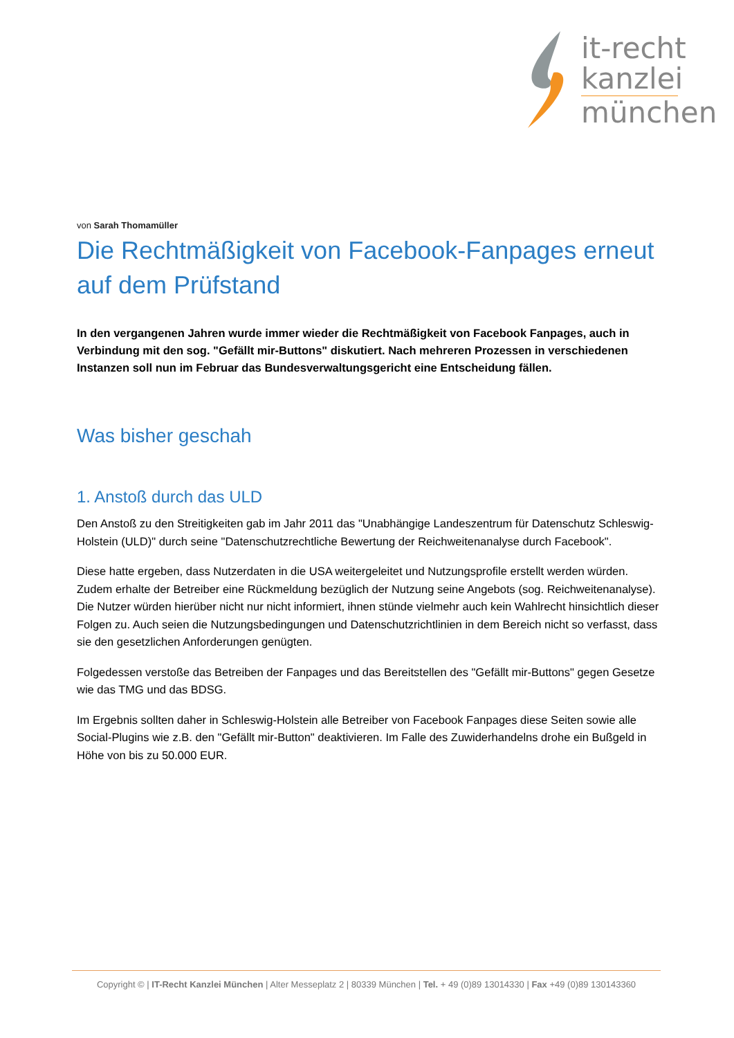it-recht
kanzlei
münchen
von Sarah Thomamüller
Die Rechtmäßigkeit von Facebook-Fanpages erneut auf dem Prüfstand
In den vergangenen Jahren wurde immer wieder die Rechtmäßigkeit von Facebook Fanpages, auch in Verbindung mit den sog. "Gefällt mir-Buttons" diskutiert. Nach mehreren Prozessen in verschiedenen Instanzen soll nun im Februar das Bundesverwaltungsgericht eine Entscheidung fällen.
Was bisher geschah
1. Anstoß durch das ULD
Den Anstoß zu den Streitigkeiten gab im Jahr 2011 das "Unabhängige Landeszentrum für Datenschutz Schleswig-Holstein (ULD)" durch seine "Datenschutzrechtliche Bewertung der Reichweitenanalyse durch Facebook".
Diese hatte ergeben, dass Nutzerdaten in die USA weitergeleitet und Nutzungsprofile erstellt werden würden. Zudem erhalte der Betreiber eine Rückmeldung bezüglich der Nutzung seine Angebots (sog. Reichweitenanalyse). Die Nutzer würden hierüber nicht nur nicht informiert, ihnen stünde vielmehr auch kein Wahlrecht hinsichtlich dieser Folgen zu. Auch seien die Nutzungsbedingungen und Datenschutzrichtlinien in dem Bereich nicht so verfasst, dass sie den gesetzlichen Anforderungen genügten.
Folgedessen verstoße das Betreiben der Fanpages und das Bereitstellen des "Gefällt mir-Buttons" gegen Gesetze wie das TMG und das BDSG.
Im Ergebnis sollten daher in Schleswig-Holstein alle Betreiber von Facebook Fanpages diese Seiten sowie alle Social-Plugins wie z.B. den "Gefällt mir-Button" deaktivieren. Im Falle des Zuwiderhandelns drohe ein Bußgeld in Höhe von bis zu 50.000 EUR.
Copyright © | IT-Recht Kanzlei München | Alter Messeplatz 2 | 80339 München | Tel. + 49 (0)89 13014330 | Fax +49 (0)89 130143360